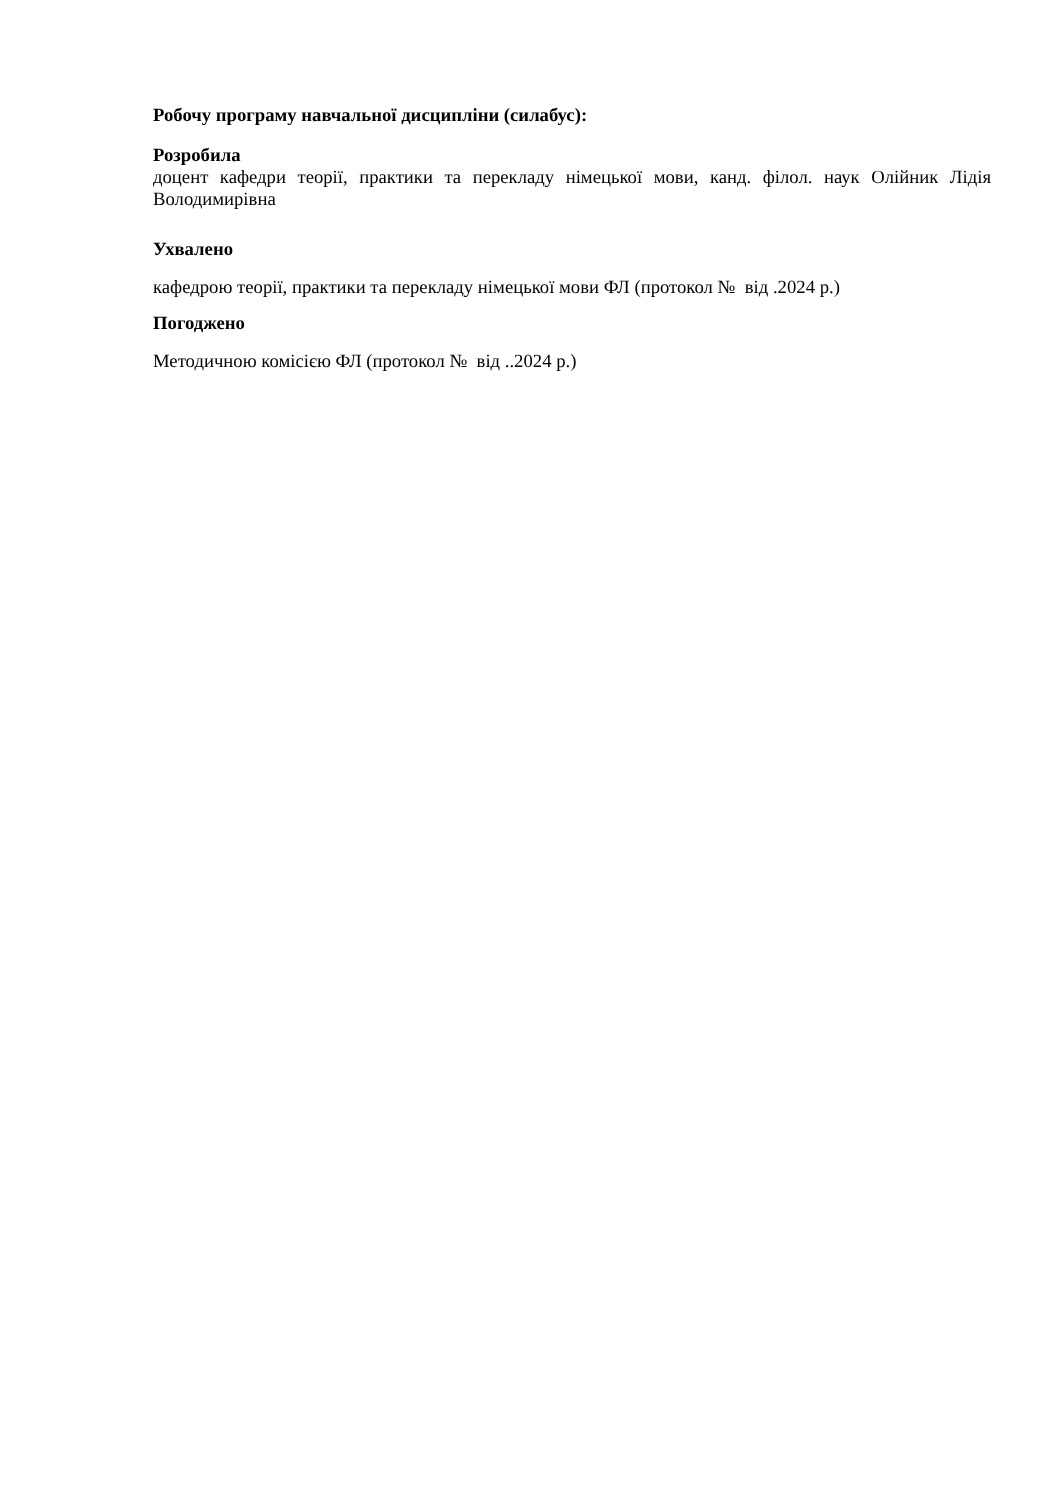Робочу програму навчальної дисципліни (силабус):
Розробила
доцент кафедри теорії, практики та перекладу німецької мови, канд. філол. наук Олійник Лідія Володимирівна
Ухвалено
кафедрою теорії, практики та перекладу німецької мови ФЛ (протокол № від .2024 р.)
Погоджено
Методичною комісією ФЛ (протокол № від ..2024 р.)